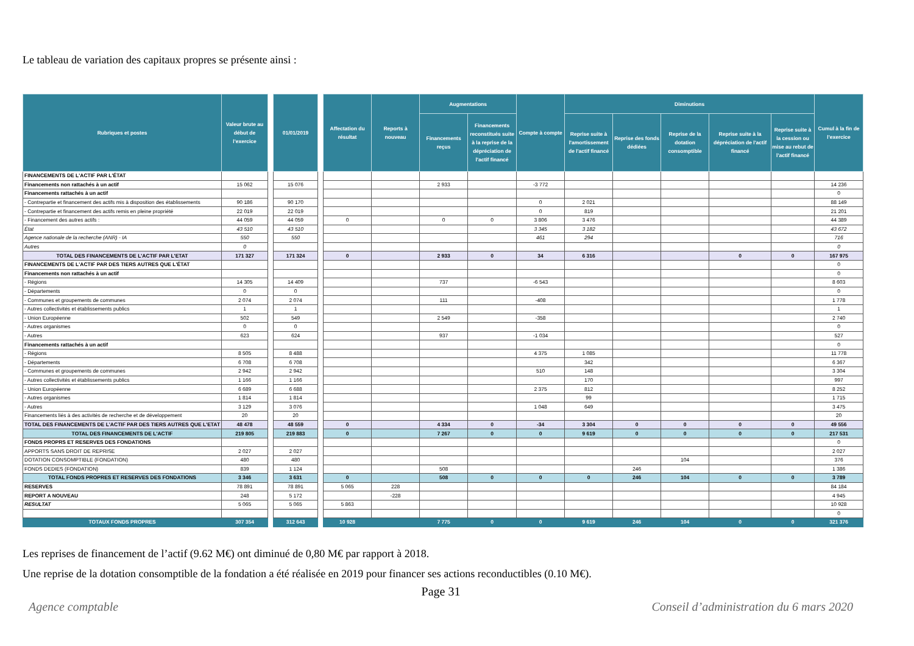Le tableau de variation des capitaux propres se présente ainsi :
| Rubriques et postes | Valeur brute au début de l'exercice | | 01/01/2019 | | Affectation du résultat | Reports à nouveau | Augmentations | | Compte à compte | Diminutions | | | | | Cumul à la fin de l'exercice |
| --- | --- | --- | --- | --- | --- | --- | --- | --- | --- | --- | --- | --- | --- | --- | --- |
| | | | | | | | Financements reçus | Financements reconstitués suite à la reprise de la dépréciation de l'actif financé | | Reprise suite à l'amortissement de l'actif financé | Reprise des fonds dédiées | Reprise de la dotation consomptible | Reprise suite à la dépréciation de l'actif financé | Reprise suite à la cession ou mise au rebut de l'actif financé | |
| FINANCEMENTS DE L'ACTIF PAR L'ÉTAT | | | | | | | | | | | | | | | |
| Financements non rattachés à un actif | 15 062 | | 15 076 | | | | 2 933 | | -3 772 | | | | | | 14 236 |
| Financements rattachés à un actif | | | | | | | | | | | | | | | 0 |
| - Contrepartie et financement des actifs mis à disposition des établissements | 90 186 | | 90 170 | | | | | | 0 | 2 021 | | | | | 88 149 |
| - Contrepartie et financement des actifs remis en pleine propriété | 22 019 | | 22 019 | | | | | | 0 | 819 | | | | | 21 201 |
| - Financement des autres actifs : | 44 059 | | 44 059 | | 0 | | 0 | 0 | 3 806 | 3 476 | | | | | 44 389 |
| État | 43 510 | | 43 510 | | | | | | 3 345 | 3 182 | | | | | 43 672 |
| Agence nationale de la recherche (ANR) - IA | 550 | | 550 | | | | | | 461 | 294 | | | | | 716 |
| Autres | 0 | | | | | | | | | | | | | | 0 |
| TOTAL DES FINANCEMENTS DE L'ACTIF PAR L'ETAT | 171 327 | | 171 324 | | 0 | | 2 933 | 0 | 34 | 6 316 | | | 0 | 0 | 167 975 |
| FINANCEMENTS DE L'ACTIF PAR DES TIERS AUTRES QUE L'ÉTAT | | | | | | | | | | | | | | | 0 |
| Financements non rattachés à un actif | | | | | | | | | | | | | | | 0 |
| - Régions | 14 305 | | 14 409 | | | | 737 | | -6 543 | | | | | | 8 603 |
| - Départements | 0 | | 0 | | | | | | | | | | | | 0 |
| - Communes et groupements de communes | 2 074 | | 2 074 | | | | 111 | | -408 | | | | | | 1 778 |
| - Autres collectivités et établissements publics | 1 | | 1 | | | | | | | | | | | | 1 |
| - Union Européenne | 502 | | 549 | | | | 2 549 | | -358 | | | | | | 2 740 |
| - Autres organismes | 0 | | 0 | | | | | | | | | | | | 0 |
| - Autres | 623 | | 624 | | | | 937 | | -1 034 | | | | | | 527 |
| Financements rattachés à un actif | | | | | | | | | | | | | | | 0 |
| - Régions | 8 505 | | 8 488 | | | | | | 4 375 | 1 085 | | | | | 11 778 |
| - Départements | 6 708 | | 6 708 | | | | | | | 342 | | | | | 6 367 |
| - Communes et groupements de communes | 2 942 | | 2 942 | | | | | | 510 | 148 | | | | | 3 304 |
| - Autres collectivités et établissements publics | 1 166 | | 1 166 | | | | | | | 170 | | | | | 997 |
| - Union Européenne | 6 689 | | 6 688 | | | | | | 2 375 | 812 | | | | | 8 252 |
| - Autres organismes | 1 814 | | 1 814 | | | | | | | 99 | | | | | 1 715 |
| - Autres | 3 129 | | 3 076 | | | | | | 1 048 | 649 | | | | | 3 475 |
| Financements liés à des activités de recherche et de développement | 20 | | 20 | | | | | | | | | | | | 20 |
| TOTAL DES FINANCEMENTS DE L'ACTIF PAR DES TIERS AUTRES QUE L'ETAT | 48 478 | | 48 559 | | 0 | | 4 334 | 0 | -34 | 3 304 | 0 | 0 | 0 | 0 | 49 556 |
| TOTAL DES FINANCEMENTS DE L'ACTIF | 219 805 | | 219 883 | | 0 | | 7 267 | 0 | 0 | 9 619 | 0 | 0 | 0 | 0 | 217 531 |
| FONDS PROPRS ET RESERVES DES FONDATIONS | | | | | | | | | | | | | | | 0 |
| APPORTS SANS DROIT DE REPRISE | 2 027 | | 2 027 | | | | | | | | | | | | 2 027 |
| DOTATION CONSOMPTIBLE (FONDATION) | 480 | | 480 | | | | | | | | | 104 | | | 376 |
| FONDS DEDIES (FONDATION) | 839 | | 1 124 | | | | 508 | | | | 246 | | | | 1 386 |
| TOTAL FONDS PROPRES ET RESERVES DES FONDATIONS | 3 346 | | 3 631 | | 0 | | 508 | 0 | 0 | 0 | 246 | 104 | 0 | 0 | 3 789 |
| RESERVES | 78 891 | | 78 891 | | 5 065 | 228 | | | | | | | | | 84 184 |
| REPORT A NOUVEAU | 248 | | 5 172 | | | -228 | | | | | | | | | 4 945 |
| RESULTAT | 5 065 | | 5 065 | | 5 863 | | | | | | | | | | 10 928 |
| | | | | | | | | | | | | | | | 0 |
| TOTAUX FONDS PROPRES | 307 354 | | 312 643 | | 10 928 | | 7 775 | 0 | 0 | 9 619 | 246 | 104 | 0 | 0 | 321 376 |
Les reprises de financement de l’actif (9.62 M€) ont diminué de 0,80 M€ par rapport à 2018.
Une reprise de la dotation consomptible de la fondation a été réalisée en 2019 pour financer ses actions reconductibles (0.10 M€).
Page 31
Agence comptable
Conseil d’administration du 6 mars 2020